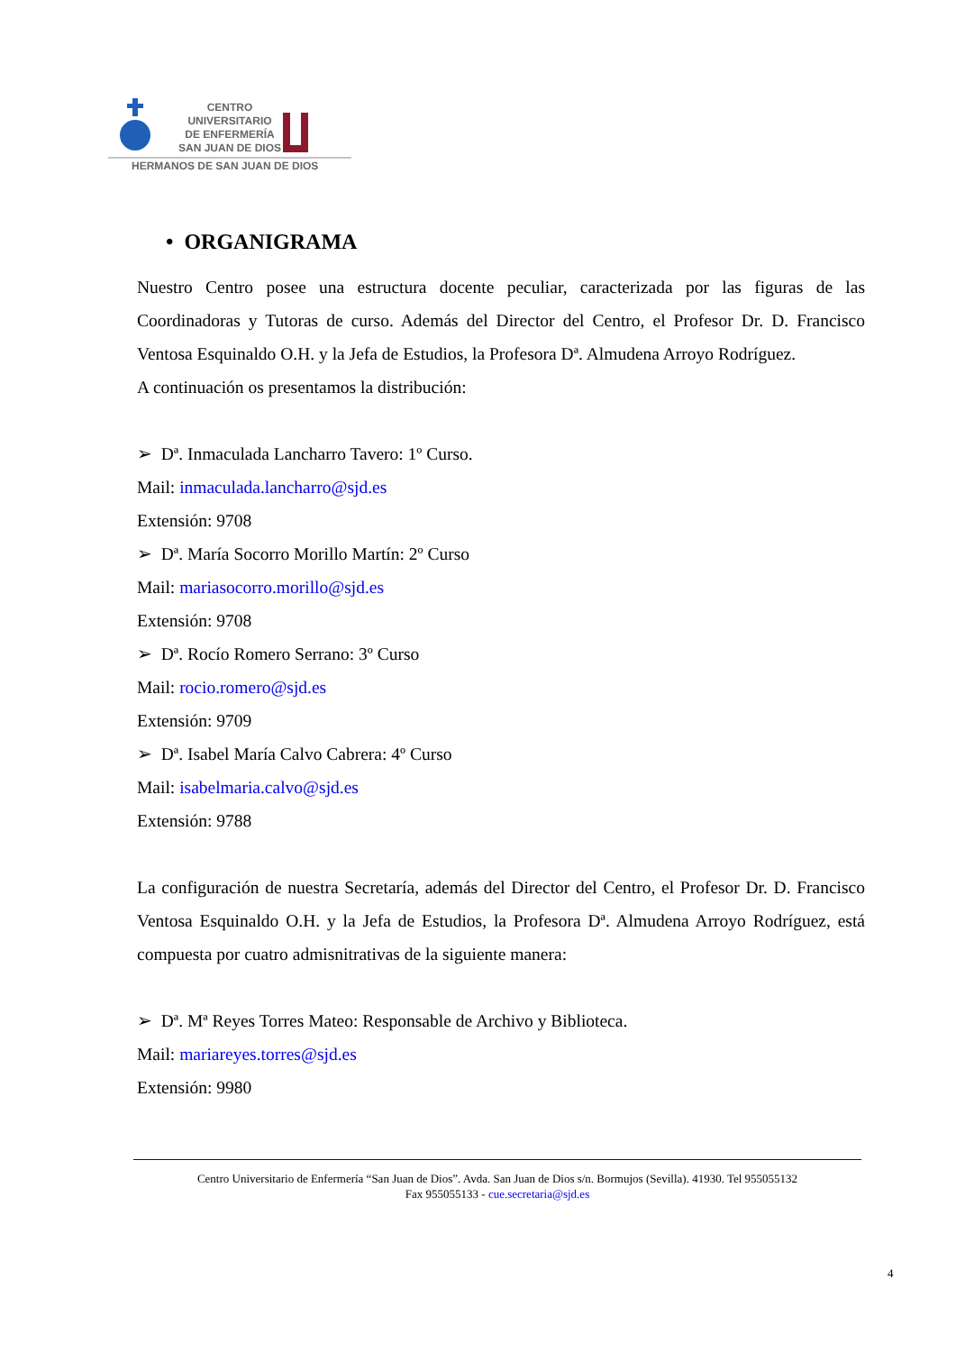CENTRO
UNIVERSITARIO
DE ENFERMERÍA
SAN JUAN DE DIOS
HERMANOS DE SAN JUAN DE DIOS
• ORGANIGRAMA
Nuestro Centro posee una estructura docente peculiar, caracterizada por las figuras de las Coordinadoras y Tutoras de curso. Además del Director del Centro, el Profesor Dr. D. Francisco Ventosa Esquinaldo O.H. y la Jefa de Estudios, la Profesora Dª. Almudena Arroyo Rodríguez.
A continuación os presentamos la distribución:
➢ Dª. Inmaculada Lancharro Tavero: 1º Curso.
Mail: inmaculada.lancharro@sjd.es
Extensión: 9708
➢ Dª. María Socorro Morillo Martín: 2º Curso
Mail: mariasocorro.morillo@sjd.es
Extensión: 9708
➢ Dª. Rocío Romero Serrano: 3º Curso
Mail: rocio.romero@sjd.es
Extensión: 9709
➢ Dª. Isabel María Calvo Cabrera: 4º Curso
Mail: isabelmaria.calvo@sjd.es
Extensión: 9788
La configuración de nuestra Secretaría, además del Director del Centro, el Profesor Dr. D. Francisco Ventosa Esquinaldo O.H. y la Jefa de Estudios, la Profesora Dª. Almudena Arroyo Rodríguez, está compuesta por cuatro admisnitrativas de la siguiente manera:
➢ Dª. Mª Reyes Torres Mateo: Responsable de Archivo y Biblioteca.
Mail: mariareyes.torres@sjd.es
Extensión: 9980
Centro Universitario de Enfermería “San Juan de Dios”. Avda. San Juan de Dios s/n. Bormujos (Sevilla). 41930. Tel 955055132
Fax 955055133 - cue.secretaria@sjd.es
4